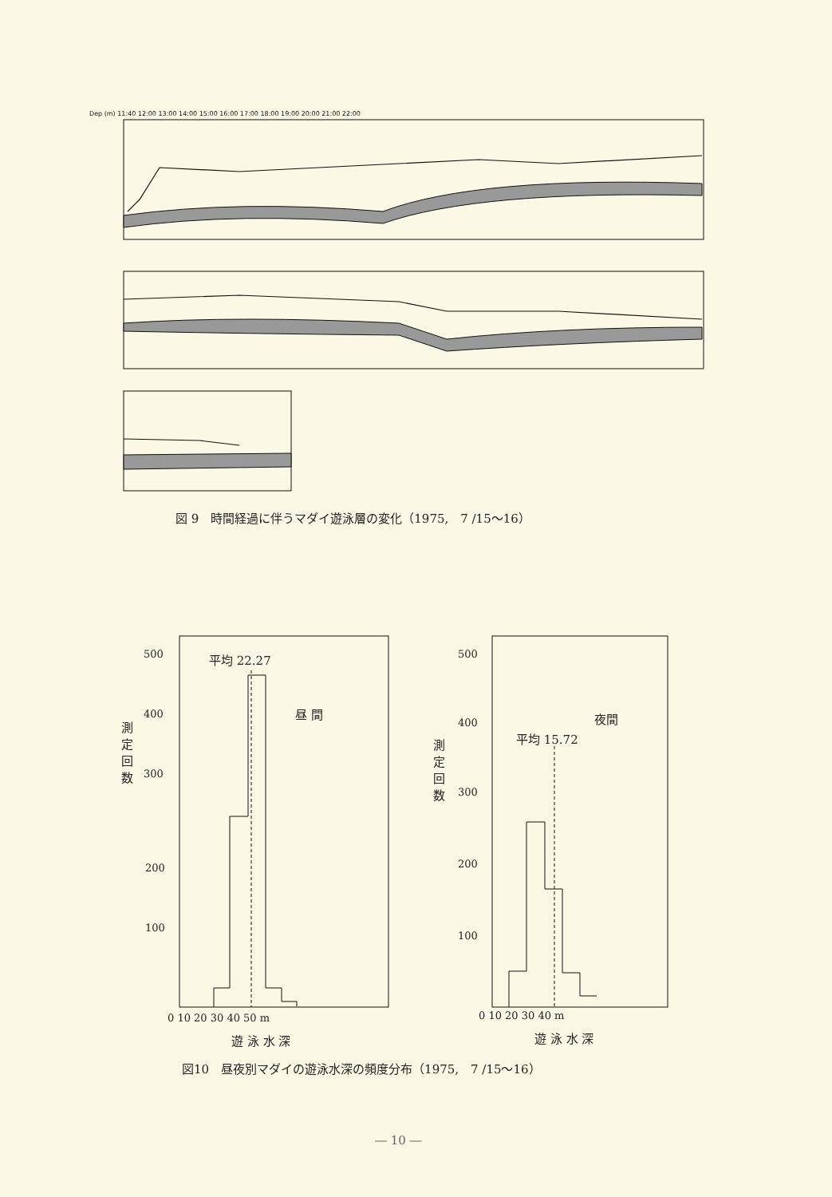Dep (m) 11:40 12:00 13:00 14:00 15:00 16:00 17:00 18:00 19:00 20:00 21:00 22:00
図 9　時間経過に伴うマダイ遊泳層の変化（1975,　7 /15〜16）
500
400
300
平均 22.27
昼 間
測 定 回 数
200
100
0 10 20 30 40 50 m
遊 泳 水 深
500
夜間
400
平均 15.72
測 定 回 数
300
200
100
0 10 20 30 40 m
遊 泳 水 深
図10　昼夜別マダイの遊泳水深の頻度分布（1975,　7 /15〜16）
― 10 ―